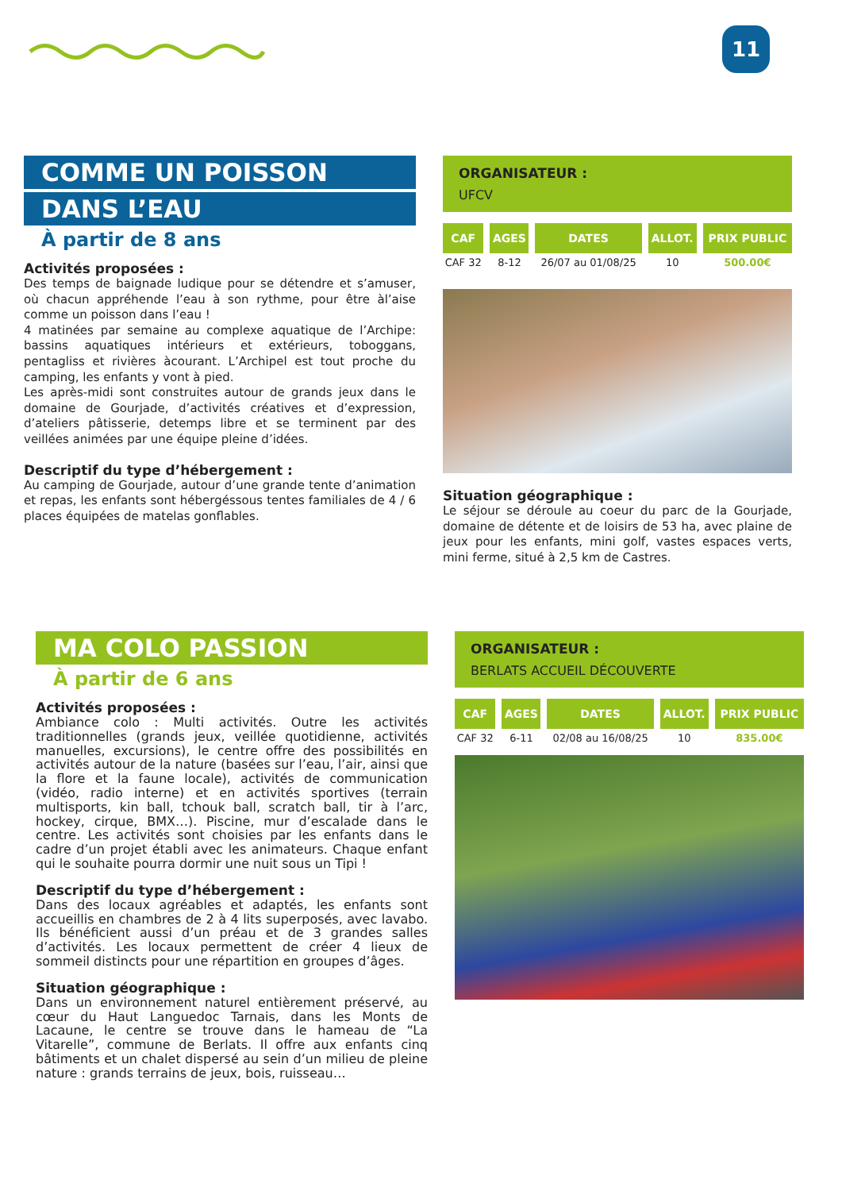11
COMME UN POISSON
DANS L’EAU
À partir de 8 ans
Activités proposées :
Des temps de baignade ludique pour se détendre et s’amuser, où chacun appréhende l’eau à son rythme, pour être àl’aise comme un poisson dans l’eau !
4 matinées par semaine au complexe aquatique de l’Archipe: bassins aquatiques intérieurs et extérieurs, toboggans, pentagliss et rivières àcourant. L’Archipel est tout proche du camping, les enfants y vont à pied.
Les après-midi sont construites autour de grands jeux dans le domaine de Gourjade, d’activités créatives et d’expression, d’ateliers pâtisserie, detemps libre et se terminent par des veillées animées par une équipe pleine d’idées.
Descriptif du type d’hébergement :
Au camping de Gourjade, autour d’une grande tente d’animation et repas, les enfants sont hébergéssous tentes familiales de 4 / 6 places équipées de matelas gonflables.
ORGANISATEUR :
UFCV
| CAF | AGES | DATES | ALLOT. | PRIX PUBLIC |
| --- | --- | --- | --- | --- |
| CAF 32 | 8-12 | 26/07 au 01/08/25 | 10 | 500.00€ |
Situation géographique :
Le séjour se déroule au coeur du parc de la Gourjade, domaine de détente et de loisirs de 53 ha, avec plaine de jeux pour les enfants, mini golf, vastes espaces verts, mini ferme, situé à 2,5 km de Castres.
MA COLO PASSION
À partir de 6 ans
Activités proposées :
Ambiance colo : Multi activités. Outre les activités traditionnelles (grands jeux, veillée quotidienne, activités manuelles, excursions), le centre offre des possibilités en activités autour de la nature (basées sur l’eau, l’air, ainsi que la flore et la faune locale), activités de communication (vidéo, radio interne) et en activités sportives (terrain multisports, kin ball, tchouk ball, scratch ball, tir à l’arc, hockey, cirque, BMX…). Piscine, mur d’escalade dans le centre. Les activités sont choisies par les enfants dans le cadre d’un projet établi avec les animateurs. Chaque enfant qui le souhaite pourra dormir une nuit sous un Tipi !
Descriptif du type d’hébergement :
Dans des locaux agréables et adaptés, les enfants sont accueillis en chambres de 2 à 4 lits superposés, avec lavabo. Ils bénéficient aussi d’un préau et de 3 grandes salles d’activités. Les locaux permettent de créer 4 lieux de sommeil distincts pour une répartition en groupes d’âges.
Situation géographique :
Dans un environnement naturel entièrement préservé, au cœur du Haut Languedoc Tarnais, dans les Monts de Lacaune, le centre se trouve dans le hameau de “La Vitarelle”, commune de Berlats. Il offre aux enfants cinq bâtiments et un chalet dispersé au sein d’un milieu de pleine nature : grands terrains de jeux, bois, ruisseau…
ORGANISATEUR :
BERLATS ACCUEIL DÉCOUVERTE
| CAF | AGES | DATES | ALLOT. | PRIX PUBLIC |
| --- | --- | --- | --- | --- |
| CAF 32 | 6-11 | 02/08 au 16/08/25 | 10 | 835.00€ |